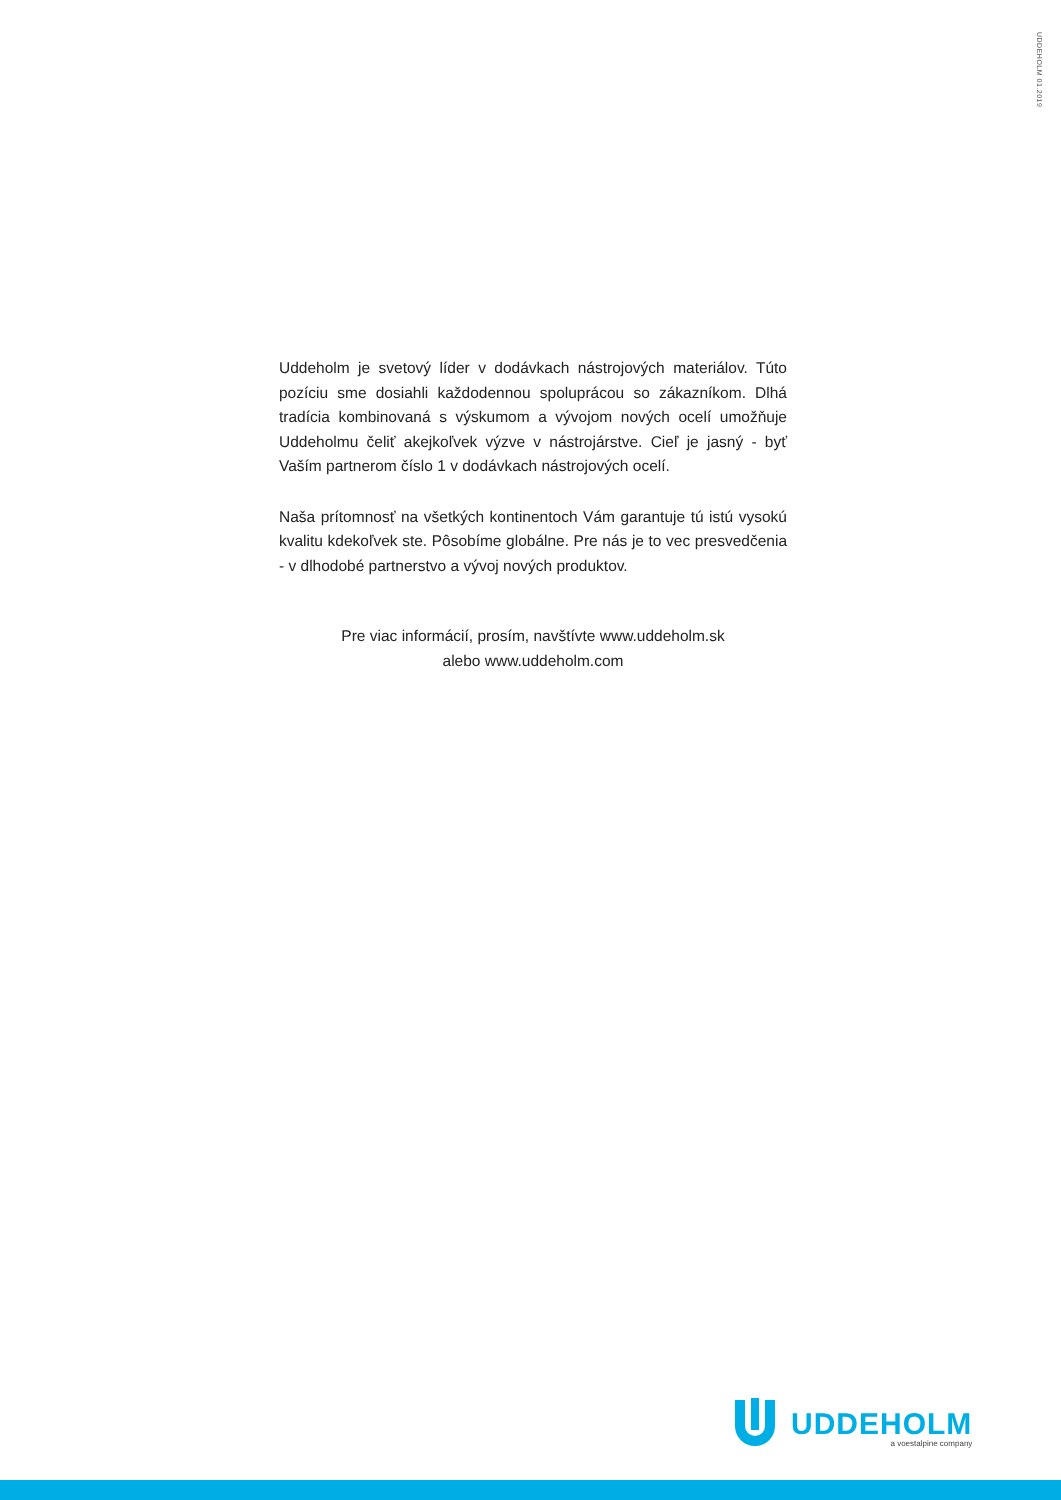UDDEHOLM 01.2019
Uddeholm je svetový líder v dodávkach nástrojových materiálov. Túto pozíciu sme dosiahli každodennou spoluprácou so zákazníkom. Dlhá tradícia kombinovaná s výskumom a vývojom nových ocelí umožňuje Uddeholmu čeliť akejkoľvek výzve v nástrojárstve. Cieľ je jasný - byť Vaším partnerom číslo 1 v dodávkach nástrojových ocelí.
Naša prítomnosť na všetkých kontinentoch Vám garantuje tú istú vysokú kvalitu kdekoľvek ste. Pôsobíme globálne. Pre nás je to vec presvedčenia - v dlhodobé partnerstvo a vývoj nových produktov.
Pre viac informácií, prosím, navštívte www.uddeholm.sk
alebo www.uddeholm.com
UDDEHOLM
a voestalpine company